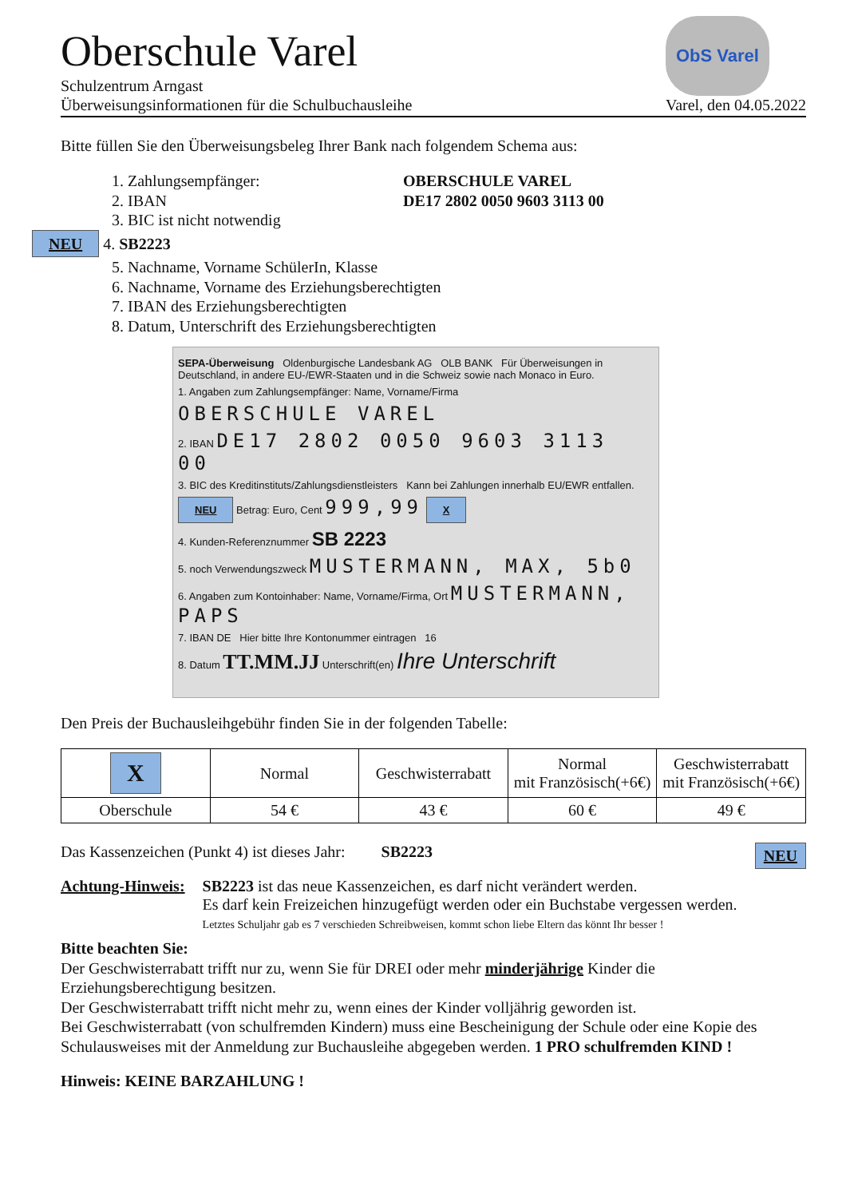Oberschule Varel
Schulzentrum Arngast
Überweisungsinformationen für die Schulbuchausleihe
ObS Varel
Varel, den 04.05.2022
Bitte füllen Sie den Überweisungsbeleg Ihrer Bank nach folgendem Schema aus:
1. Zahlungsempfänger: OBERSCHULE VAREL
2. IBAN DE17 2802 0050 9603 3113 00
3. BIC ist nicht notwendig
NEU 4. SB2223
5. Nachname, Vorname SchülerIn, Klasse
6. Nachname, Vorname des Erziehungsberechtigten
7. IBAN des Erziehungsberechtigten
8. Datum, Unterschrift des Erziehungsberechtigten
SEPA-Überweisung Oldenburgische Landesbank AG OLB BANK Für Überweisungen in Deutschland, in andere EU-/EWR-Staaten und in die Schweiz sowie nach Monaco in Euro.
1. Angaben zum Zahlungsempfänger: Name, Vorname/Firma
OBERSCHULE VAREL
2. IBAN DE17 2802 0050 9603 3113 00
3. BIC des Kreditinstituts/Zahlungsdienstleisters Kann bei Zahlungen innerhalb EU/EWR entfallen.
NEU Betrag: Euro, Cent 999,99 X
4. Kunden-Referenznummer SB 2223
5. noch Verwendungszweck MUSTERMANN, MAX, 5b0
6. Angaben zum Kontoinhaber: Name, Vorname/Firma, Ort MUSTERMANN, PAPS
7. IBAN DE Hier bitte Ihre Kontonummer eintragen 16
8. Datum TT.MM.JJ Unterschrift(en) Ihre Unterschrift
Den Preis der Buchausleihgebühr finden Sie in der folgenden Tabelle:
| X | Normal | Geschwisterrabatt | Normal mit Französisch(+6€) | Geschwisterrabatt mit Französisch(+6€) |
| --- | --- | --- | --- | --- |
| Oberschule | 54 € | 43 € | 60 € | 49 € |
Das Kassenzeichen (Punkt 4) ist dieses Jahr: SB2223 NEU
Achtung-Hinweis: SB2223 ist das neue Kassenzeichen, es darf nicht verändert werden.
Es darf kein Freizeichen hinzugefügt werden oder ein Buchstabe vergessen werden.
Letztes Schuljahr gab es 7 verschieden Schreibweisen, kommt schon liebe Eltern das könnt Ihr besser !
Bitte beachten Sie:
Der Geschwisterrabatt trifft nur zu, wenn Sie für DREI oder mehr minderjährige Kinder die Erziehungsberechtigung besitzen.
Der Geschwisterrabatt trifft nicht mehr zu, wenn eines der Kinder volljährig geworden ist.
Bei Geschwisterrabatt (von schulfremden Kindern) muss eine Bescheinigung der Schule oder eine Kopie des Schulausweises mit der Anmeldung zur Buchausleihe abgegeben werden. 1 PRO schulfremden KIND !
Hinweis: KEINE BARZAHLUNG !